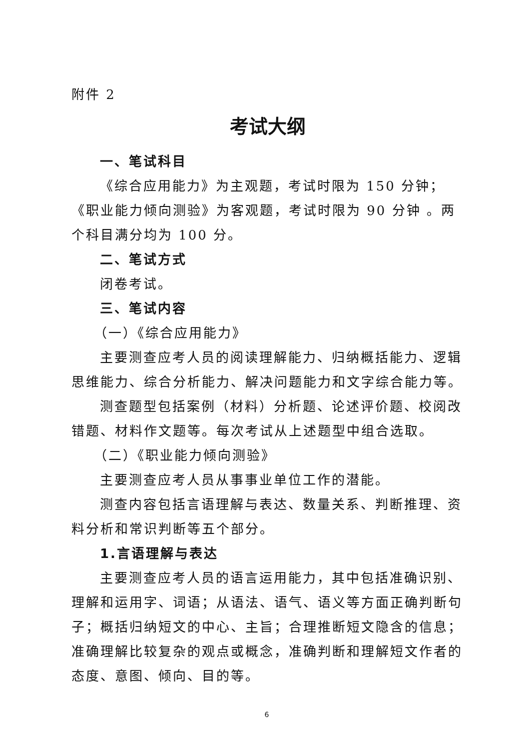附件 2
考试大纲
一、笔试科目
《综合应用能力》为主观题，考试时限为 150 分钟；《职业能力倾向测验》为客观题，考试时限为 90 分钟 。两个科目满分均为 100 分。
二、笔试方式
闭卷考试。
三、笔试内容
（一）《综合应用能力》
主要测查应考人员的阅读理解能力、归纳概括能力、逻辑思维能力、综合分析能力、解决问题能力和文字综合能力等。
测查题型包括案例（材料）分析题、论述评价题、校阅改错题、材料作文题等。每次考试从上述题型中组合选取。
（二）《职业能力倾向测验》
主要测查应考人员从事事业单位工作的潜能。
测查内容包括言语理解与表达、数量关系、判断推理、资料分析和常识判断等五个部分。
1.言语理解与表达
主要测查应考人员的语言运用能力，其中包括准确识别、理解和运用字、词语；从语法、语气、语义等方面正确判断句子；概括归纳短文的中心、主旨；合理推断短文隐含的信息；准确理解比较复杂的观点或概念，准确判断和理解短文作者的态度、意图、倾向、目的等。
6